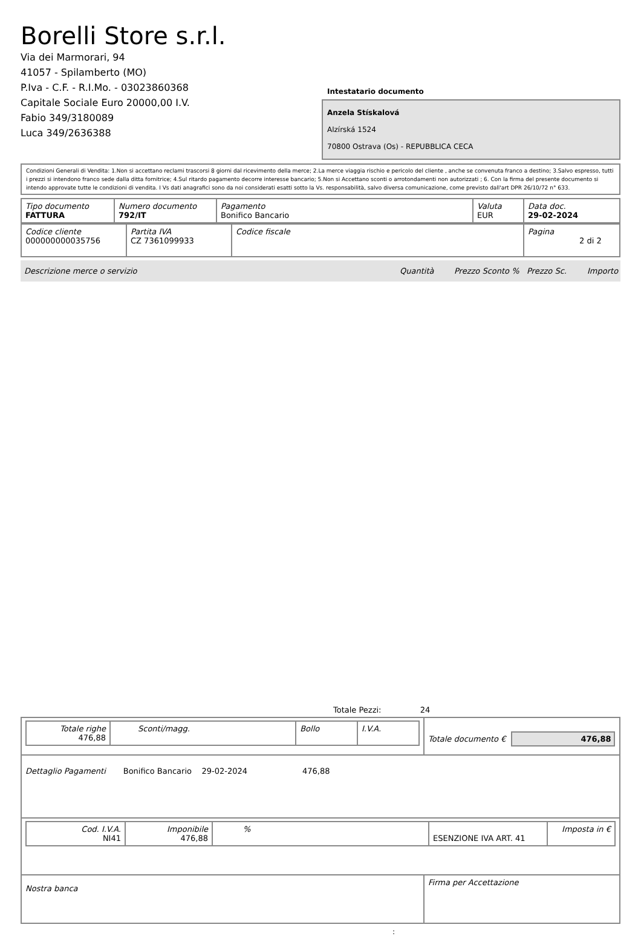Borelli Store s.r.l.
Via dei Marmorari, 94
41057 - Spilamberto (MO)
P.Iva - C.F. - R.I.Mo. - 03023860368
Capitale Sociale Euro 20000,00 I.V.
Fabio 349/3180089
Luca 349/2636388
Intestatario documento
Anzela Stískalová
Alzírská 1524
70800 Ostrava (Os) - REPUBBLICA CECA
Condizioni Generali di Vendita: 1.Non si accettano reclami trascorsi 8 giorni dal ricevimento della merce; 2.La merce viaggia rischio e pericolo del cliente , anche se convenuta franco a destino; 3.Salvo espresso, tutti i prezzi si intendono franco sede dalla ditta fornitrice; 4.Sul ritardo pagamento decorre interesse bancario; 5.Non si Accettano sconti o arrotondamenti non autorizzati ; 6. Con la firma del presente documento si intendo approvate tutte le condizioni di vendita. I Vs dati anagrafici sono da noi considerati esatti sotto la Vs. responsabilità, salvo diversa comunicazione, come previsto dall'art DPR 26/10/72 n° 633.
| Tipo documento FATTURA | Numero documento 792/IT | Pagamento Bonifico Bancario | Valuta EUR | Data doc. 29-02-2024 |
| Codice cliente 000000000035756 | Partita IVA CZ 7361099933 | Codice fiscale | Pagina 2 di 2 |
| Descrizione merce o servizio | Quantità | Prezzo Sconto % | Prezzo Sc. | Importo |
Totale Pezzi: 24
| / Totale righe 476,88 / Sconti/magg. / Bollo / I.V.A. / | Totale documento € 476,88 |
| Dettaglio Pagamenti Bonifico Bancario 29-02-2024 476,88 | |
| / Cod. I.V.A. NI41 / Imponibile 476,88 / % / ESENZIONE IVA ART. 41 / Imposta in € / | |
| Nostra banca | Firma per Accettazione |
: